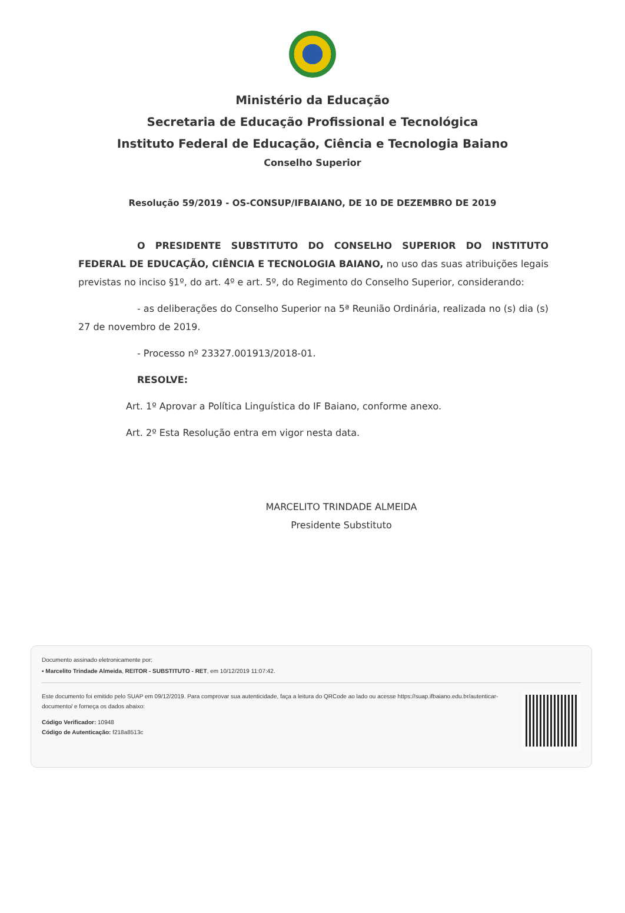Ministério da Educação
Secretaria de Educação Profissional e Tecnológica
Instituto Federal de Educação, Ciência e Tecnologia Baiano
Conselho Superior
Resolução 59/2019 - OS-CONSUP/IFBAIANO, DE 10 DE DEZEMBRO DE 2019
O PRESIDENTE SUBSTITUTO DO CONSELHO SUPERIOR DO INSTITUTO FEDERAL DE EDUCAÇÃO, CIÊNCIA E TECNOLOGIA BAIANO, no uso das suas atribuições legais previstas no inciso §1º, do art. 4º e art. 5º, do Regimento do Conselho Superior, considerando:
- as deliberações do Conselho Superior na 5ª Reunião Ordinária, realizada no (s) dia (s) 27 de novembro de 2019.
- Processo nº 23327.001913/2018-01.
RESOLVE:
Art. 1º Aprovar a Política Linguística do IF Baiano, conforme anexo.
Art. 2º Esta Resolução entra em vigor nesta data.
MARCELITO TRINDADE ALMEIDA
Presidente Substituto
Documento assinado eletronicamente por:
▪ Marcelito Trindade Almeida, REITOR - SUBSTITUTO - RET, em 10/12/2019 11:07:42.
Este documento foi emitido pelo SUAP em 09/12/2019. Para comprovar sua autenticidade, faça a leitura do QRCode ao lado ou acesse https://suap.ifbaiano.edu.br/autenticar-documento/ e forneça os dados abaixo:
Código Verificador: 10948
Código de Autenticação: f218a8513c